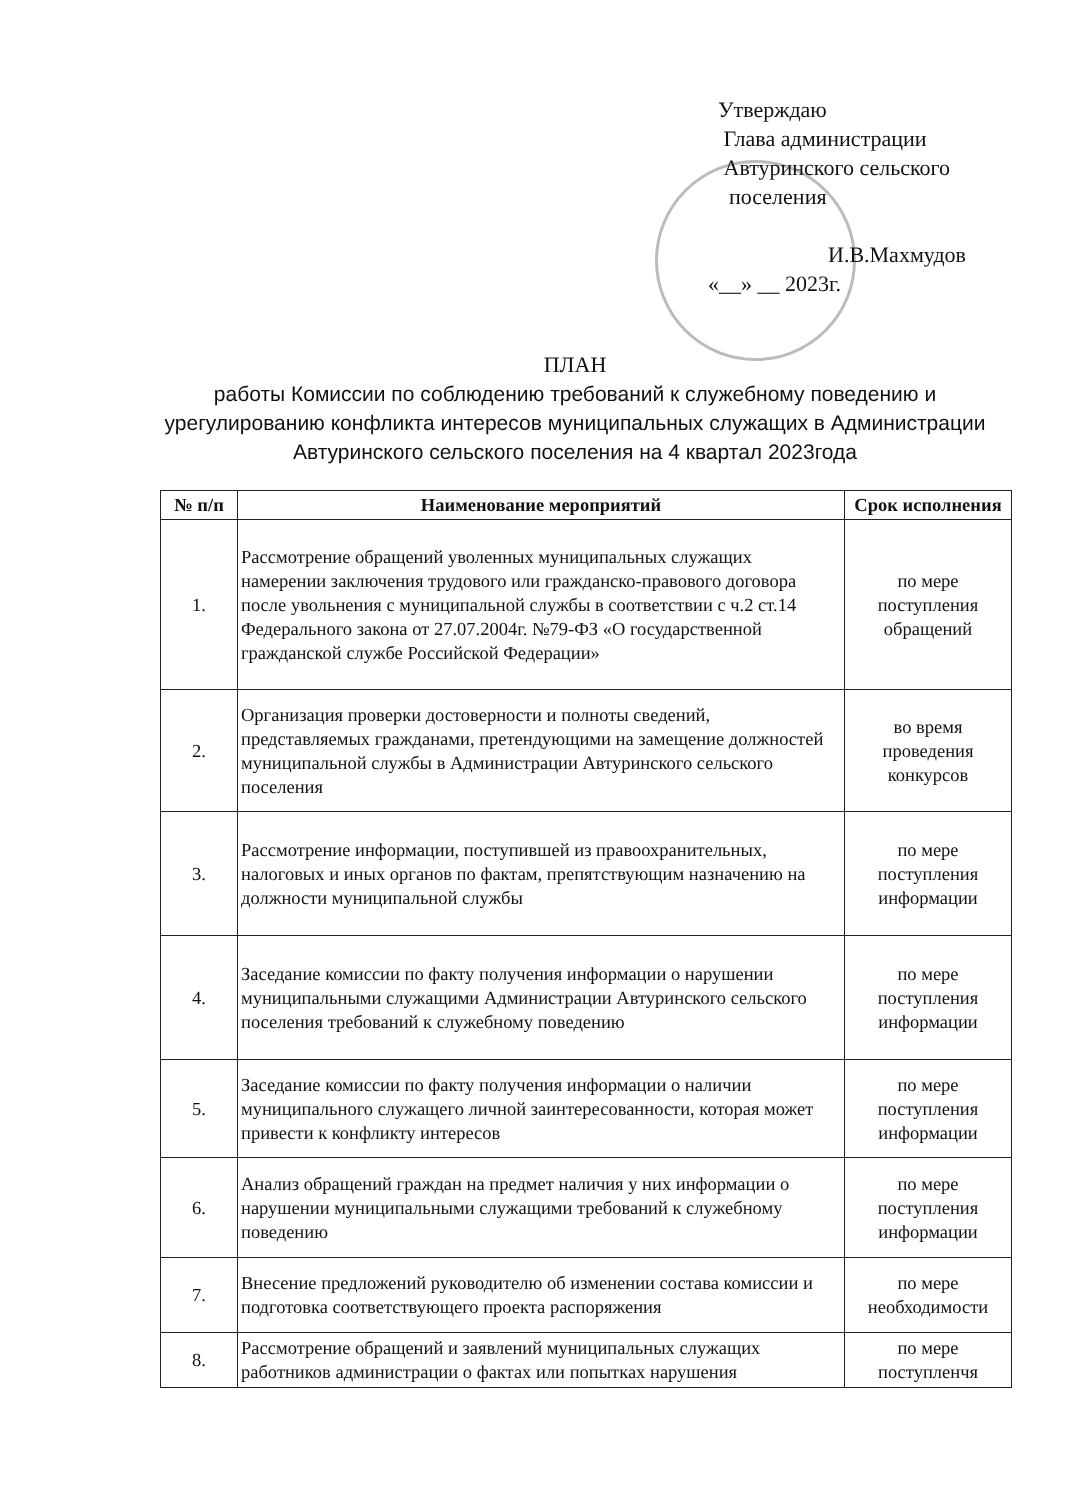Утверждаю
Глава администрации
Автуринского сельского
поселения
И.В.Махмудов
«__» __ 2023г.
ПЛАН
работы Комиссии по соблюдению требований к служебному поведению и урегулированию конфликта интересов муниципальных служащих в Администрации Автуринского сельского поселения на 4 квартал 2023года
| № п/п | Наименование мероприятий | Срок исполнения |
| --- | --- | --- |
| 1. | Рассмотрение обращений уволенных муниципальных служащих намерении заключения трудового или гражданско-правового договора после увольнения с муниципальной службы в соответствии с ч.2 ст.14 Федерального закона от 27.07.2004г. №79-ФЗ «О государственной гражданской службе Российской Федерации» | по мере поступления обращений |
| 2. | Организация проверки достоверности и полноты сведений, представляемых гражданами, претендующими на замещение должностей муниципальной службы в Администрации Автуринского сельского поселения | во время проведения конкурсов |
| 3. | Рассмотрение информации, поступившей из правоохранительных, налоговых и иных органов по фактам, препятствующим назначению на должности муниципальной службы | по мере поступления информации |
| 4. | Заседание комиссии по факту получения информации о нарушении муниципальными служащими Администрации Автуринского сельского поселения требований к служебному поведению | по мере поступления информации |
| 5. | Заседание комиссии по факту получения информации о наличии муниципального служащего личной заинтересованности, которая может привести к конфликту интересов | по мере поступления информации |
| 6. | Анализ обращений граждан на предмет наличия у них информации о нарушении муниципальными служащими требований к служебному поведению | по мере поступления информации |
| 7. | Внесение предложений руководителю об изменении состава комиссии и подготовка соответствующего проекта распоряжения | по мере необходимости |
| 8. | Рассмотрение обращений и заявлений муниципальных служащих работников администрации о фактах или попытках нарушения | по мере поступленчя |